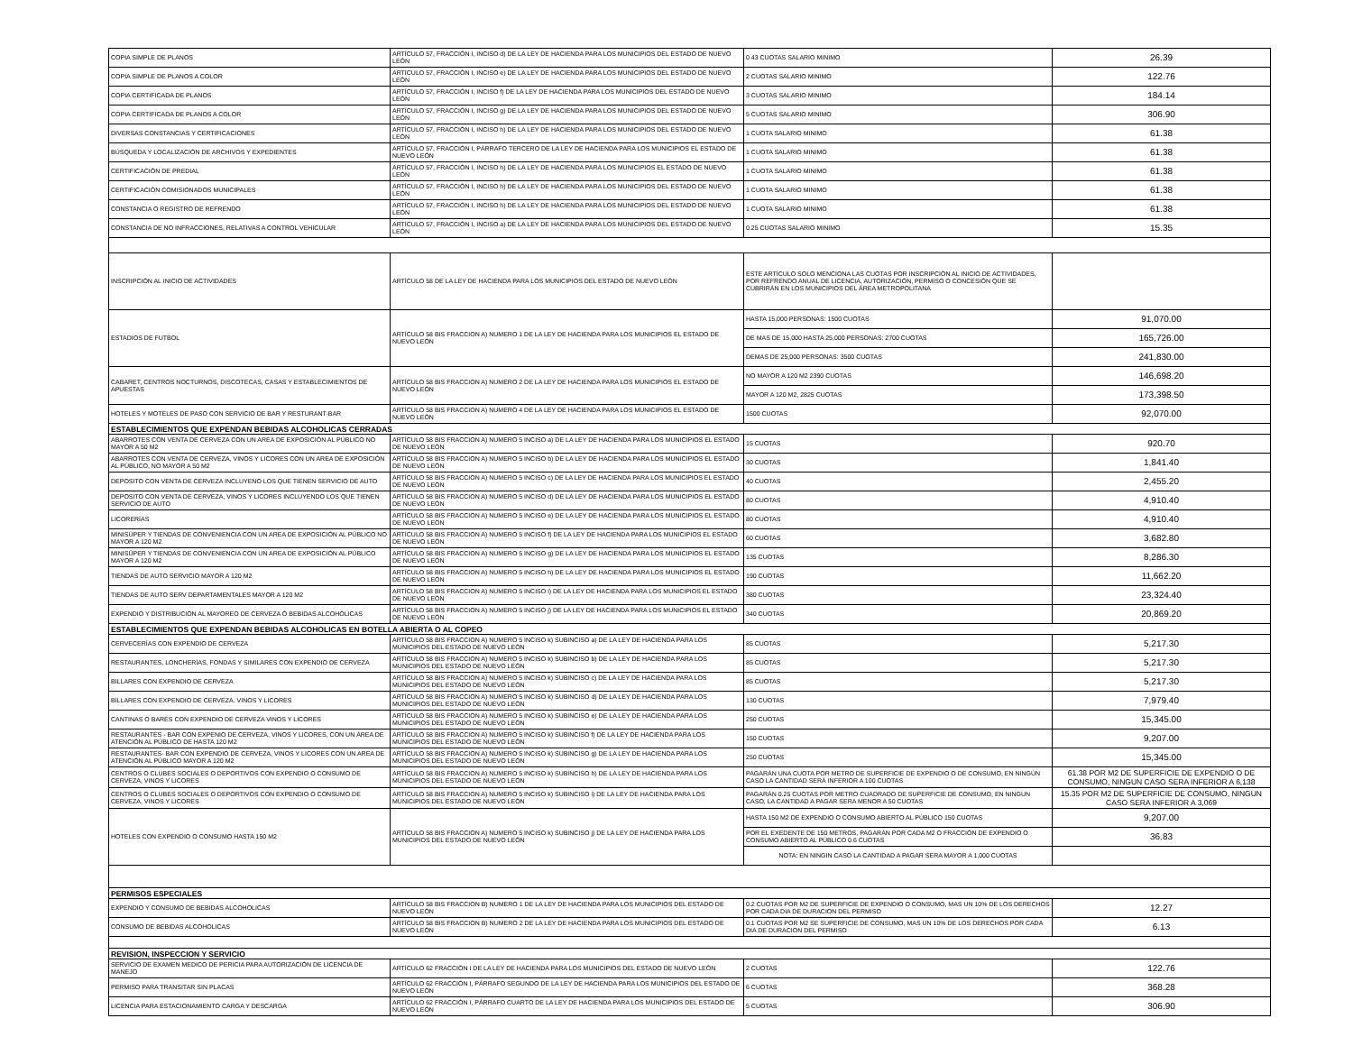| COPIA SIMPLE DE PLANOS | ARTÍCULO 57, FRACCIÓN I, INCISO d) DE LA LEY DE HACIENDA PARA LOS MUNICIPIOS DEL ESTADO DE NUEVO LEÓN | 0.43 CUOTAS SALARIO MINIMO | 26.39 |
| COPIA SIMPLE DE PLANOS A COLOR | ARTÍCULO 57, FRACCIÓN I, INCISO e) DE LA LEY DE HACIENDA PARA LOS MUNICIPIOS DEL ESTADO DE NUEVO LEÓN | 2 CUOTAS SALARIO MINIMO | 122.76 |
| COPIA CERTIFICADA DE PLANOS | ARTÍCULO 57, FRACCIÓN I, INCISO f) DE LA LEY DE HACIENDA PARA LOS MUNICIPIOS DEL ESTADO DE NUEVO LEÓN | 3 CUOTAS SALARIO MINIMO | 184.14 |
| COPIA CERTIFICADA DE PLANOS A COLOR | ARTÍCULO 57, FRACCIÓN I, INCISO g) DE LA LEY DE HACIENDA PARA LOS MUNICIPIOS DEL ESTADO DE NUEVO LEÓN | 5 CUOTAS SALARIO MINIMO | 306.90 |
| DIVERSAS CONSTANCIAS Y CERTIFICACIONES | ARTÍCULO 57, FRACCIÓN I, INCISO h) DE LA LEY DE HACIENDA PARA LOS MUNICIPIOS DEL ESTADO DE NUEVO LEÓN | 1 CUOTA SALARIO MINIMO | 61.38 |
| BÚSQUEDA Y LOCALIZACIÓN DE ARCHIVOS Y EXPEDIENTES | ARTÍCULO 57, FRACCIÓN I, PÁRRAFO TERCERO DE LA LEY DE HACIENDA PARA LOS MUNICIPIOS EL ESTADO DE NUEVO LEÓN | 1 CUOTA SALARIO MINIMO | 61.38 |
| CERTIFICACIÓN DE PREDIAL | ARTÍCULO 57, FRACCIÓN I, INCISO h) DE LA LEY DE HACIENDA PARA LOS MUNICIPIOS EL ESTADO DE NUEVO LEÓN | 1 CUOTA SALARIO MINIMO | 61.38 |
| CERTIFICACIÓN COMISIONADOS MUNICIPALES | ARTÍCULO 57, FRACCIÓN I, INCISO h) DE LA LEY DE HACIENDA PARA LOS MUNICIPIOS DEL ESTADO DE NUEVO LEÓN | 1 CUOTA SALARIO MINIMO | 61.38 |
| CONSTANCIA O REGISTRO DE REFRENDO | ARTÍCULO 57, FRACCIÓN I, INCISO h) DE LA LEY DE HACIENDA PARA LOS MUNICIPIOS DEL ESTADO DE NUEVO LEÓN | 1 CUOTA SALARIO MINIMO | 61.38 |
| CONSTANCIA DE NO INFRACCIONES, RELATIVAS A CONTROL VEHICULAR | ARTÍCULO 57, FRACCIÓN I, INCISO a) DE LA LEY DE HACIENDA PARA LOS MUNICIPIOS DEL ESTADO DE NUEVO LEÓN | 0.25 CUOTAS SALARIO MINIMO | 15.35 |
| INSCRIPCIÓN AL INICIO DE ACTIVIDADES | ARTÍCULO 58 DE LA LEY DE HACIENDA PARA LOS MUNICIPIOS DEL ESTADO DE NUEVO LEÓN | ESTE ARTÍCULO SOLO MENCIONA LAS CUOTAS POR INSCRIPCIÓN AL INICIO DE ACTIVIDADES, POR REFRENDO ANUAL DE LICENCIA, AUTORIZACIÓN, PERMISO O CONCESIÓN QUE SE CUBRIRÁN EN LOS MUNICIPIOS DEL ÁREA METROPOLITANA | |
| ESTADIOS DE FUTBOL | ARTÍCULO 58 BIS FRACCION A) NUMERO 1 DE LA LEY DE HACIENDA PARA LOS MUNICIPIOS EL ESTADO DE NUEVO LEÓN | HASTA 15,000 PERSONAS: 1500 CUOTAS | 91,070.00 |
| | | DE MAS DE 15,000 HASTA 25,000 PERSONAS: 2700 CUOTAS | 165,726.00 |
| | | DEMAS DE 25,000 PERSONAS: 3500 CUOTAS | 241,830.00 |
| CABARET, CENTROS NOCTURNOS, DISCOTECAS, CASAS Y ESTABLECIMIENTOS DE APUESTAS | ARTÍCULO 58 BIS FRACCION A) NUMERO 2 DE LA LEY DE HACIENDA PARA LOS MUNICIPIOS EL ESTADO DE NUEVO LEÓN | NO MAYOR A 120 M2 2390 CUOTAS | 146,698.20 |
| | | MAYOR A 120 M2, 2825 CUOTAS | 173,398.50 |
| HOTELES Y MOTELES DE PASO CON SERVICIO DE BAR Y RESTURANT-BAR | ARTÍCULO 58 BIS FRACCION A) NUMERO 4 DE LA LEY DE HACIENDA PARA LOS MUNICIPIOS EL ESTADO DE NUEVO LEÓN | 1500 CUOTAS | 92,070.00 |
| ESTABLECIMIENTOS QUE EXPENDAN BEBIDAS ALCOHOLICAS CERRADAS | | | |
| ABARROTES CON VENTA DE CERVEZA CON UN AREA DE EXPOSICIÓN AL PÚBLICO NO MAYOR A 50 M2 | ARTÍCULO 58 BIS FRACCION A) NUMERO 5 INCISO a) DE LA LEY DE HACIENDA PARA LOS MUNICIPIOS EL ESTADO DE NUEVO LEÓN | 15 CUOTAS | 920.70 |
| ABARROTES CON VENTA DE CERVEZA, VINOS Y LICORES CON UN AREA DE EXPOSICIÓN AL PÚBLICO, NO MAYOR A 50 M2 | ARTÍCULO 58 BIS FRACCION A) NUMERO 5 INCISO b) DE LA LEY DE HACIENDA PARA LOS MUNICIPIOS EL ESTADO DE NUEVO LEÓN | 30 CUOTAS | 1,841.40 |
| DEPOSITO CON VENTA DE CERVEZA INCLUYENO LOS QUE TIENEN SERVICIO DE AUTO | ARTÍCULO 58 BIS FRACCION A) NUMERO 5 INCISO c) DE LA LEY DE HACIENDA PARA LOS MUNICIPIOS EL ESTADO DE NUEVO LEÓN | 40 CUOTAS | 2,455.20 |
| DEPOSITO CON VENTA DE CERVEZA, VINOS Y LICORES INCLUYENDO LOS QUE TIENEN SERVICIO DE AUTO | ARTÍCULO 58 BIS FRACCION A) NUMERO 5 INCISO d) DE LA LEY DE HACIENDA PARA LOS MUNICIPIOS EL ESTADO DE NUEVO LEÓN | 80 CUOTAS | 4,910.40 |
| LICORERÍAS | ARTÍCULO 58 BIS FRACCION A) NUMERO 5 INCISO e) DE LA LEY DE HACIENDA PARA LOS MUNICIPIOS EL ESTADO DE NUEVO LEÓN | 80 CUOTAS | 4,910.40 |
| MINISÚPER Y TIENDAS DE CONVENIENCIA CON UN AREA DE EXPOSICIÓN AL PÚBLICO NO MAYOR A 120 M2 | ARTÍCULO 58 BIS FRACCION A) NUMERO 5 INCISO f) DE LA LEY DE HACIENDA PARA LOS MUNICIPIOS EL ESTADO DE NUEVO LEÓN | 60 CUOTAS | 3,682.80 |
| MINISÚPER Y TIENDAS DE CONVENIENCIA CON UN AREA DE EXPOSICIÓN AL PÚBLICO MAYOR A 120 M2 | ARTÍCULO 58 BIS FRACCION A) NUMERO 5 INCISO g) DE LA LEY DE HACIENDA PARA LOS MUNICIPIOS EL ESTADO DE NUEVO LEÓN | 135 CUOTAS | 8,286.30 |
| TIENDAS DE AUTO SERVICIO MAYOR A 120 M2 | ARTÍCULO 58 BIS FRACCION A) NUMERO 5 INCISO h) DE LA LEY DE HACIENDA PARA LOS MUNICIPIOS EL ESTADO DE NUEVO LEÓN | 190 CUOTAS | 11,662.20 |
| TIENDAS DE AUTO SERV DEPARTAMENTALES MAYOR A 120 M2 | ARTÍCULO 58 BIS FRACCION A) NUMERO 5 INCISO i) DE LA LEY DE HACIENDA PARA LOS MUNICIPIOS EL ESTADO DE NUEVO LEÓN | 380 CUOTAS | 23,324.40 |
| EXPENDIO Y DISTRIBUCIÓN AL MAYOREO DE CERVEZA Ó BEBIDAS ALCOHÓLICAS | ARTÍCULO 58 BIS FRACCION A) NUMERO 5 INCISO j) DE LA LEY DE HACIENDA PARA LOS MUNICIPIOS EL ESTADO DE NUEVO LEÓN | 340 CUOTAS | 20,869.20 |
| ESTABLECIMIENTOS QUE EXPENDAN BEBIDAS ALCOHOLICAS EN BOTELLA ABIERTA O AL COPEO | | | |
| CERVECERÍAS CON EXPENDIO DE CERVEZA | ARTÍCULO 58 BIS FRACCION A) NUMERO 5 INCISO k) SUBINCISO a) DE LA LEY DE HACIENDA PARA LOS MUNICIPIOS DEL ESTADO DE NUEVO LEÓN | 85 CUOTAS | 5,217.30 |
| RESTAURANTES, LONCHERÍAS, FONDAS Y SIMILARES CON EXPENDIO DE CERVEZA | ARTÍCULO 58 BIS FRACCION A) NUMERO 5 INCISO k) SUBINCISO b) DE LA LEY DE HACIENDA PARA LOS MUNICIPIOS DEL ESTADO DE NUEVO LEÓN | 85 CUOTAS | 5,217.30 |
| BILLARES CON EXPENDIO DE CERVEZA | ARTÍCULO 58 BIS FRACCION A) NUMERO 5 INCISO k) SUBINCISO c) DE LA LEY DE HACIENDA PARA LOS MUNICIPIOS DEL ESTADO DE NUEVO LEÓN | 85 CUOTAS | 5,217.30 |
| BILLARES CON EXPENDIO DE CERVEZA. VINOS Y LICORES | ARTÍCULO 58 BIS FRACCION A) NUMERO 5 INCISO k) SUBINCISO d) DE LA LEY DE HACIENDA PARA LOS MUNICIPIOS DEL ESTADO DE NUEVO LEÓN | 130 CUOTAS | 7,979.40 |
| CANTINAS O BARES CON EXPENDIO DE CERVEZA VINOS Y LICORES | ARTÍCULO 58 BIS FRACCION A) NUMERO 5 INCISO k) SUBINCISO e) DE LA LEY DE HACIENDA PARA LOS MUNICIPIOS DEL ESTADO DE NUEVO LEÓN | 250 CUOTAS | 15,345.00 |
| RESTAURANTES - BAR CON EXPENIO DE CERVEZA, VINOS Y LICORES, CON UN ÁREA DE ATENCIÓN AL PÚBLICO DE HASTA 120 M2 | ARTÍCULO 58 BIS FRACCION A) NUMERO 5 INCISO k) SUBINCISO f) DE LA LEY DE HACIENDA PARA LOS MUNICIPIOS DEL ESTADO DE NUEVO LEÓN | 150 CUOTAS | 9,207.00 |
| RESTAURANTES- BAR CON EXPENDIO DE CERVEZA, VINOS Y LICORES CON UN AREA DE ATENCIÓN AL PÚBLICO MAYOR A 120 M2 | ARTÍCULO 58 BIS FRACCION A) NUMERO 5 INCISO k) SUBINCISO g) DE LA LEY DE HACIENDA PARA LOS MUNICIPIOS DEL ESTADO DE NUEVO LEÓN | 250 CUOTAS | 15,345.00 |
| CENTROS O CLUBES SOCIALES O DEPORTIVOS CON EXPENDIO O CONSUMO DE CERVEZA, VINOS Y LICORES | ARTÍCULO 58 BIS FRACCION A) NUMERO 5 INCISO k) SUBINCISO h) DE LA LEY DE HACIENDA PARA LOS MUNICIPIOS DEL ESTADO DE NUEVO LEÓN | PAGARÁN UNA CUOTA POR METRO DE SUPERFICIE DE EXPENDIO O DE CONSUMO, EN NINGÚN CASO LA CANTIDAD SERÁ INFERIOR A 100 CUOTAS | 61.38 POR M2 DE SUPERFICIE DE EXPENDIO O DE CONSUMO, NINGUN CASO SERA INFERIOR A 6,138 |
| CENTROS O CLUBES SOCIALES O DEPORTIVOS CON EXPENDIO O CONSUMO DE CERVEZA, VINOS Y LICORES | ARTÍCULO 58 BIS FRACCION A) NUMERO 5 INCISO k) SUBINCISO i) DE LA LEY DE HACIENDA PARA LOS MUNICIPIOS DEL ESTADO DE NUEVO LEÓN | PAGARÁN 0.25 CUOTAS POR METRO CUADRADO DE SUPERFICIE DE CONSUMO, EN NINGUN CASO, LA CANTIDAD A PAGAR SERA MENOR A 50 CUOTAS | 15.35 POR M2 DE SUPERFICIE DE CONSUMO, NINGUN CASO SERA INFERIOR A 3,069 |
| HOTELES CON EXPENDIO O CONSUMO HASTA 150 M2 | ARTÍCULO 58 BIS FRACCION A) NUMERO 5 INCISO k) SUBINCISO j) DE LA LEY DE HACIENDA PARA LOS MUNICIPIOS DEL ESTADO DE NUEVO LEÓN | HASTA 150 M2 DE EXPENDIO O CONSUMO ABIERTO AL PÚBLICO 150 CUOTAS | 9,207.00 |
| | | POR EL EXEDENTE DE 150 METROS, PAGARÁN POR CADA M2 O FRACCIÓN DE EXPENDIO O CONSUMO ABIERTO AL PÚBLICO 0.6 CUOTAS | 36.83 |
| | | NOTA: EN NINGIN CASO LA CANTIDAD A PAGAR SERA MAYOR A 1,000 CUOTAS | |
| PERMISOS ESPECIALES | | | |
| EXPENDIO Y CONSUMO DE BEBIDAS ALCOHOLICAS | ARTÍCULO 58 BIS FRACCION B) NUMERO 1 DE LA LEY DE HACIENDA PARA LOS MUNICIPIOS DEL ESTADO DE NUEVO LEÓN | 0.2 CUOTAS POR M2 DE SUPERFICIE DE EXPENDIO O CONSUMO, MAS UN 10% DE LOS DERECHOS POR CADA DIA DE DURACION DEL PERMISO | 12.27 |
| CONSUMO DE BEBIDAS ALCOHOLICAS | ARTÍCULO 58 BIS FRACCION B) NUMERO 2 DE LA LEY DE HACIENDA PARA LOS MUNICIPIOS DEL ESTADO DE NUEVO LEÓN | 0.1 CUOTAS POR M2 SE SUPERFICIE DE CONSUMO, MAS UN 10% DE LOS DERECHOS POR CADA DIA DE DURACION DEL PERMISO | 6.13 |
| REVISION, INSPECCION Y SERVICIO | | | |
| SERVICIO DE EXAMEN MEDICO DE PERICIA PARA AUTORIZACIÓN DE LICENCIA DE MANEJO | ARTÍCULO 62 FRACCIÓN I DE LA LEY DE HACIENDA PARA LOS MUNICIPIOS DEL ESTADO DE NUEVO LEÓN | 2 CUOTAS | 122.76 |
| PERMISO PARA TRANSITAR SIN PLACAS | ARTÍCULO 62 FRACCIÓN I, PÁRRAFO SEGUNDO DE LA LEY DE HACIENDA PARA LOS MUNICIPIOS DEL ESTADO DE NUEVO LEÓN | 6 CUOTAS | 368.28 |
| LICENCIA PARA ESTACIONAMIENTO CARGA Y DESCARGA | ARTÍCULO 62 FRACCIÓN I, PÁRRAFO CUARTO DE LA LEY DE HACIENDA PARA LOS MUNICIPIOS DEL ESTADO DE NUEVO LEÓN | 5 CUOTAS | 306.90 |